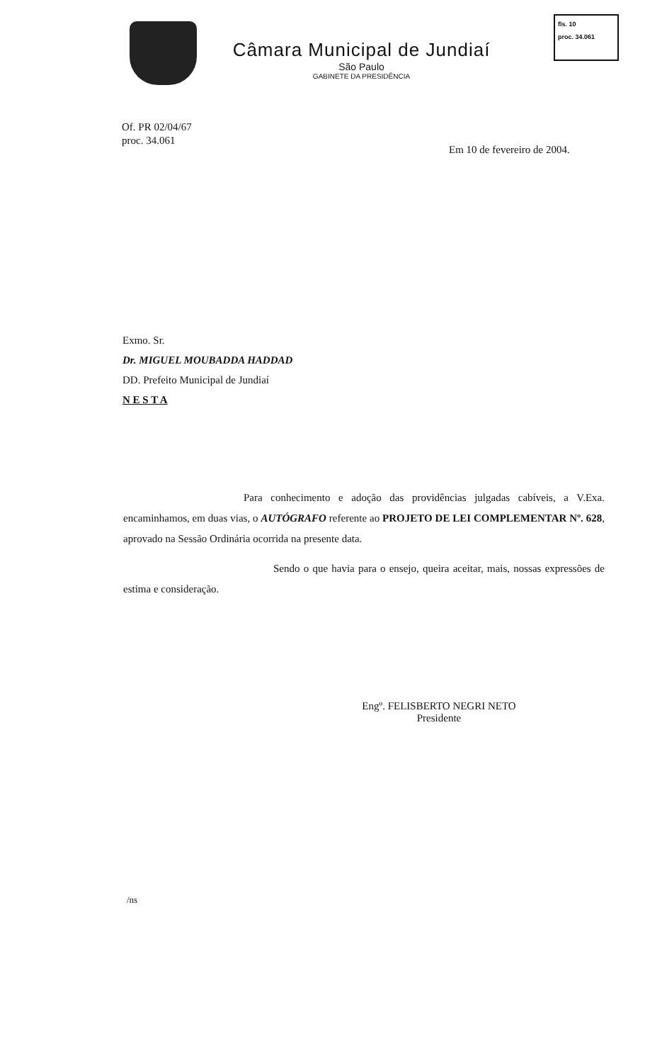Câmara Municipal de Jundiaí
São Paulo
GABINETE DA PRESIDÊNCIA
fls. 10
proc. 34.061
Of. PR 02/04/67
proc. 34.061
Em 10 de fevereiro de 2004.
Exmo. Sr.
Dr. MIGUEL MOUBADDA HADDAD
DD. Prefeito Municipal de Jundiaí
N E S T A
Para conhecimento e adoção das providências julgadas cabíveis, a V.Exa. encaminhamos, em duas vias, o AUTÓGRAFO referente ao PROJETO DE LEI COMPLEMENTAR Nº. 628, aprovado na Sessão Ordinária ocorrida na presente data.
Sendo o que havia para o ensejo, queira aceitar, mais, nossas expressões de estima e consideração.
Engº. FELISBERTO NEGRI NETO
Presidente
/ns